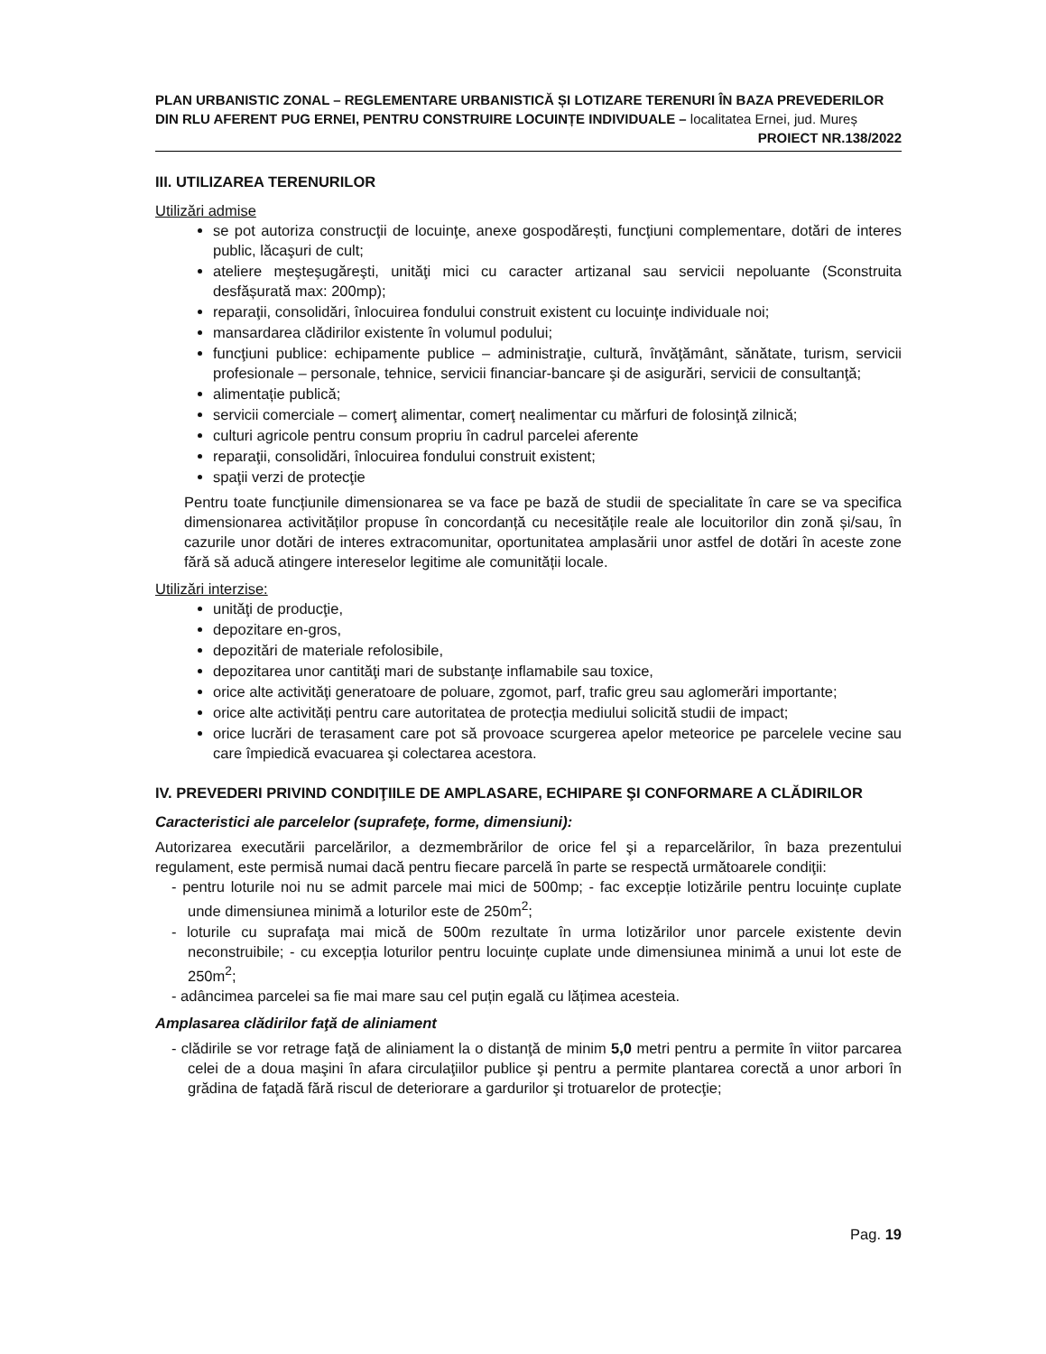PLAN URBANISTIC ZONAL – REGLEMENTARE URBANISTICĂ ȘI LOTIZARE TERENURI ÎN BAZA PREVEDERILOR DIN RLU AFERENT PUG ERNEI, PENTRU CONSTRUIRE LOCUINȚE INDIVIDUALE – localitatea Ernei, jud. Mureș
PROIECT NR.138/2022
III. UTILIZAREA TERENURILOR
Utilizări admise
se pot autoriza construcţii de locuinţe, anexe gospodărești, funcţiuni complementare, dotări de interes public, lăcaşuri de cult;
ateliere meşteşugăreşti, unităţi mici cu caracter artizanal sau servicii nepoluante (Sconstruita desfășurată max: 200mp);
reparaţii, consolidări, înlocuirea fondului construit existent cu locuinţe individuale noi;
mansardarea clădirilor existente în volumul podului;
funcţiuni publice: echipamente publice – administraţie, cultură, învăţământ, sănătate, turism, servicii profesionale – personale, tehnice, servicii financiar-bancare şi de asigurări, servicii de consultanţă;
alimentație publică;
servicii comerciale – comerţ alimentar, comerţ nealimentar cu mărfuri de folosinţă zilnică;
culturi agricole pentru consum propriu în cadrul parcelei aferente
reparaţii, consolidări, înlocuirea fondului construit existent;
spaţii verzi de protecţie
Pentru toate funcțiunile dimensionarea se va face pe bază de studii de specialitate în care se va specifica dimensionarea activităților propuse în concordanță cu necesitățile reale ale locuitorilor din zonă și/sau, în cazurile unor dotări de interes extracomunitar, oportunitatea amplasării unor astfel de dotări în aceste zone fără să aducă atingere intereselor legitime ale comunității locale.
Utilizări interzise:
unităţi de producţie,
depozitare en-gros,
depozitări de materiale refolosibile,
depozitarea unor cantităţi mari de substanţe inflamabile sau toxice,
orice alte activităţi generatoare de poluare, zgomot, parf, trafic greu sau aglomerări importante;
orice alte activități pentru care autoritatea de protecția mediului solicită studii de impact;
orice lucrări de terasament care pot să provoace scurgerea apelor meteorice pe parcelele vecine sau care împiedică evacuarea şi colectarea acestora.
IV. PREVEDERI PRIVIND CONDIŢIILE DE AMPLASARE, ECHIPARE ŞI CONFORMARE A CLĂDIRILOR
Caracteristici ale parcelelor (suprafeţe, forme, dimensiuni):
Autorizarea executării parcelărilor, a dezmembrărilor de orice fel şi a reparcelărilor, în baza prezentului regulament, este permisă numai dacă pentru fiecare parcelă în parte se respectă următoarele condiţii:
- pentru loturile noi nu se admit parcele mai mici de 500mp; - fac excepție lotizările pentru locuințe cuplate unde dimensiunea minimă a loturilor este de 250m<sup>2</sup>;
- loturile cu suprafaţa mai mică de 500m rezultate în urma lotizărilor unor parcele existente devin neconstruibile; - cu excepția loturilor pentru locuințe cuplate unde dimensiunea minimă a unui lot este de 250m<sup>2</sup>;
- adâncimea parcelei sa fie mai mare sau cel puțin egală cu lățimea acesteia.
Amplasarea clădirilor faţă de aliniament
- clădirile se vor retrage faţă de aliniament la o distanţă de minim 5,0 metri pentru a permite în viitor parcarea celei de a doua maşini în afara circulaţiilor publice şi pentru a permite plantarea corectă a unor arbori în grădina de faţadă fără riscul de deteriorare a gardurilor şi trotuarelor de protecţie;
Pag. 19